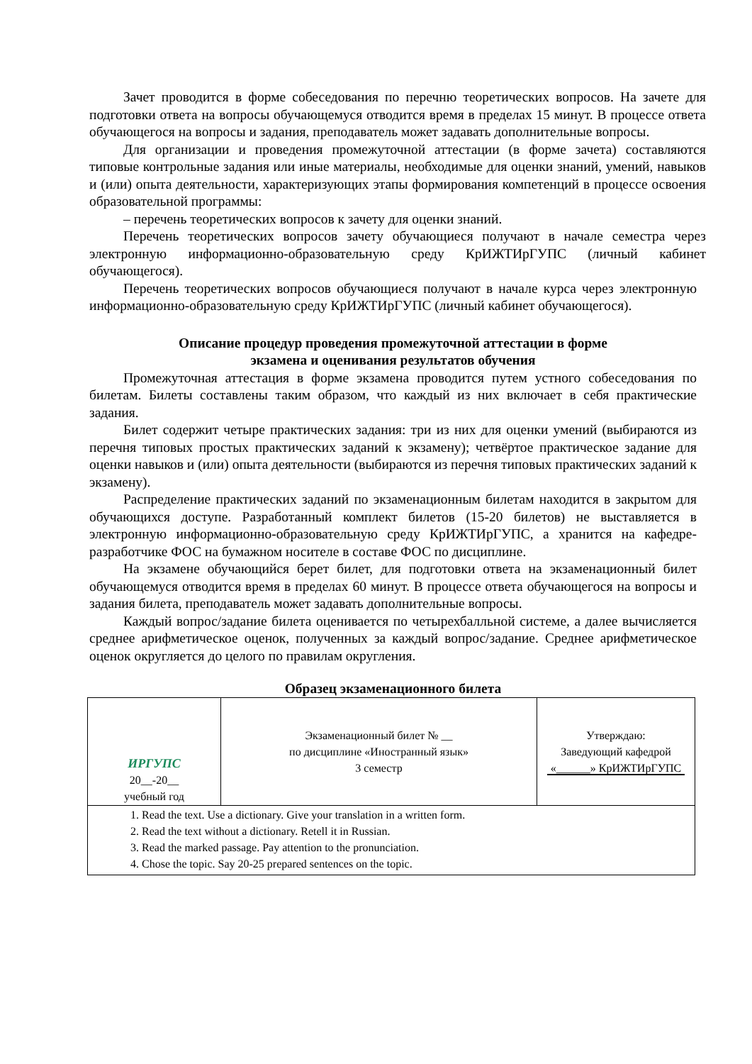Зачет проводится в форме собеседования по перечню теоретических вопросов. На зачете для подготовки ответа на вопросы обучающемуся отводится время в пределах 15 минут. В процессе ответа обучающегося на вопросы и задания, преподаватель может задавать дополнительные вопросы.
Для организации и проведения промежуточной аттестации (в форме зачета) составляются типовые контрольные задания или иные материалы, необходимые для оценки знаний, умений, навыков и (или) опыта деятельности, характеризующих этапы формирования компетенций в процессе освоения образовательной программы:
– перечень теоретических вопросов к зачету для оценки знаний.
Перечень теоретических вопросов зачету обучающиеся получают в начале семестра через электронную информационно-образовательную среду КрИЖТИрГУПС (личный кабинет обучающегося).
Перечень теоретических вопросов обучающиеся получают в начале курса через электронную информационно-образовательную среду КрИЖТИрГУПС (личный кабинет обучающегося).
Описание процедур проведения промежуточной аттестации в форме
экзамена и оценивания результатов обучения
Промежуточная аттестация в форме экзамена проводится путем устного собеседования по билетам. Билеты составлены таким образом, что каждый из них включает в себя практические задания.
Билет содержит четыре практических задания: три из них для оценки умений (выбираются из перечня типовых простых практических заданий к экзамену); четвёртое практическое задание для оценки навыков и (или) опыта деятельности (выбираются из перечня типовых практических заданий к экзамену).
Распределение практических заданий по экзаменационным билетам находится в закрытом для обучающихся доступе. Разработанный комплект билетов (15-20 билетов) не выставляется в электронную информационно-образовательную среду КрИЖТИрГУПС, а хранится на кафедре-разработчике ФОС на бумажном носителе в составе ФОС по дисциплине.
На экзамене обучающийся берет билет, для подготовки ответа на экзаменационный билет обучающемуся отводится время в пределах 60 минут. В процессе ответа обучающегося на вопросы и задания билета, преподаватель может задавать дополнительные вопросы.
Каждый вопрос/задание билета оценивается по четырехбалльной системе, а далее вычисляется среднее арифметическое оценок, полученных за каждый вопрос/задание. Среднее арифметическое оценок округляется до целого по правилам округления.
Образец экзаменационного билета
| ИРГУПС 20__-20__ учебный год | Экзаменационный билет № __ по дисциплине «Иностранный язык» 3 семестр | Утверждаю: Заведующий кафедрой «______» КрИЖТИрГУПС |
| 1. Read the text. Use a dictionary. Give your translation in a written form. 2. Read the text without a dictionary. Retell it in Russian. 3. Read the marked passage. Pay attention to the pronunciation. 4. Chose the topic. Say 20-25 prepared sentences on the topic. | | |